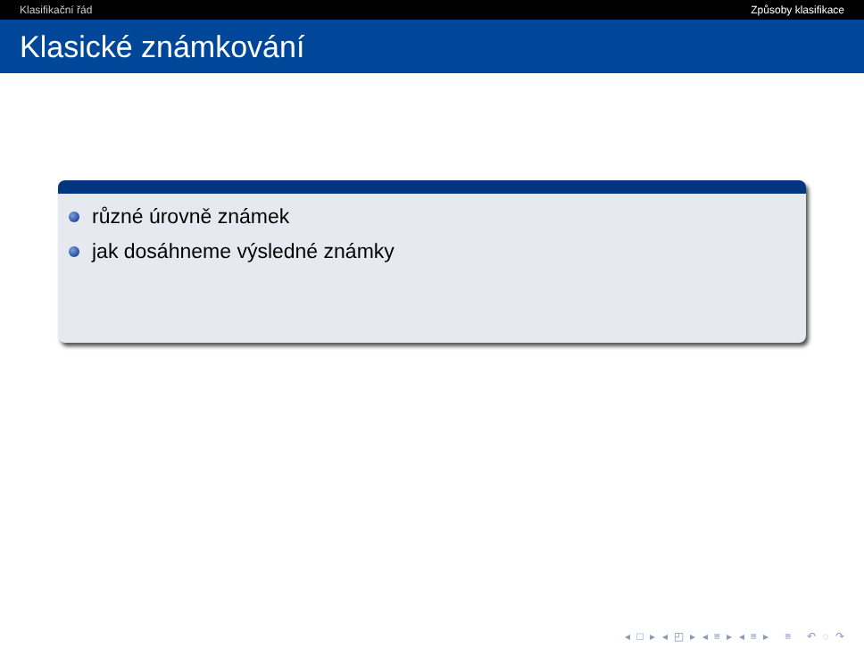Klasifikační řád Způsoby klasifikace
Klasické známkování
různé úrovně známek
jak dosáhneme výsledné známky
◂ □ ▸ ◂ ◰ ▸ ◂ ≡ ▸ ◂ ≡ ▸ ≡ ↶ ◌ ↷